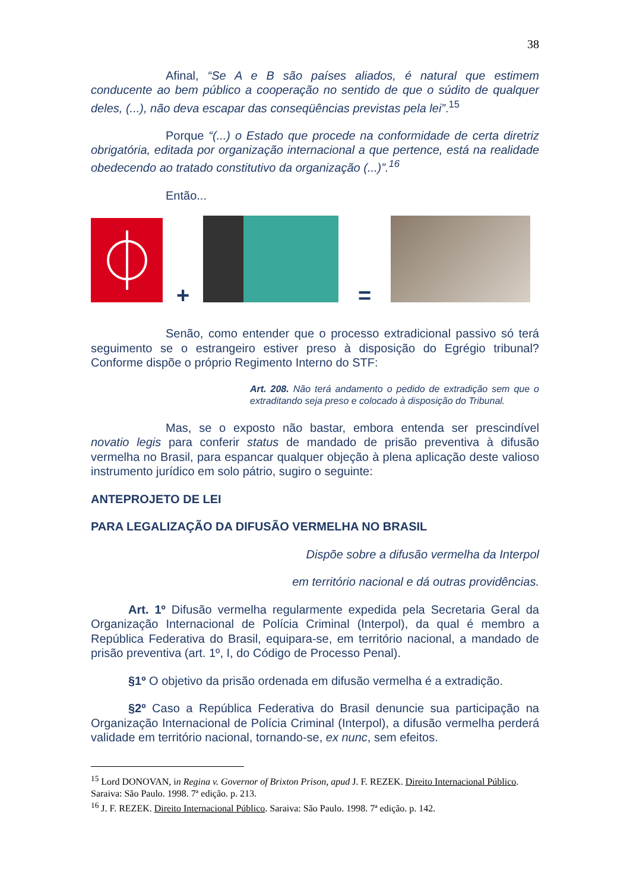38
Afinal, “Se A e B são países aliados, é natural que estimem conducente ao bem público a cooperação no sentido de que o súdito de qualquer deles, (...), não deva escapar das conseqüências previstas pela lei”.<sup>15</sup>
Porque “(...) o Estado que procede na conformidade de certa diretriz obrigatória, editada por organização internacional a que pertence, está na realidade obedecendo ao tratado constitutivo da organização (...)”.<sup>16</sup>
Então...
+
=
Senão, como entender que o processo extradicional passivo só terá seguimento se o estrangeiro estiver preso à disposição do Egrégio tribunal? Conforme dispõe o próprio Regimento Interno do STF:
Art. 208. Não terá andamento o pedido de extradição sem que o extraditando seja preso e colocado à disposição do Tribunal.
Mas, se o exposto não bastar, embora entenda ser prescindível novatio legis para conferir status de mandado de prisão preventiva à difusão vermelha no Brasil, para espancar qualquer objeção à plena aplicação deste valioso instrumento jurídico em solo pátrio, sugiro o seguinte:
ANTEPROJETO DE LEI
PARA LEGALIZAÇÃO DA DIFUSÃO VERMELHA NO BRASIL
Dispõe sobre a difusão vermelha da Interpol
em território nacional e dá outras providências.
Art. 1º Difusão vermelha regularmente expedida pela Secretaria Geral da Organização Internacional de Polícia Criminal (Interpol), da qual é membro a República Federativa do Brasil, equipara-se, em território nacional, a mandado de prisão preventiva (art. 1º, I, do Código de Processo Penal).
§1º O objetivo da prisão ordenada em difusão vermelha é a extradição.
§2º Caso a República Federativa do Brasil denuncie sua participação na Organização Internacional de Polícia Criminal (Interpol), a difusão vermelha perderá validade em território nacional, tornando-se, ex nunc, sem efeitos.
<sup>15</sup> Lord DONOVAN, in Regina v. Governor of Brixton Prison, apud J. F. REZEK. Direito Internacional Público. Saraiva: São Paulo. 1998. 7ª edição. p. 213.
<sup>16</sup> J. F. REZEK. Direito Internacional Público. Saraiva: São Paulo. 1998. 7ª edição. p. 142.